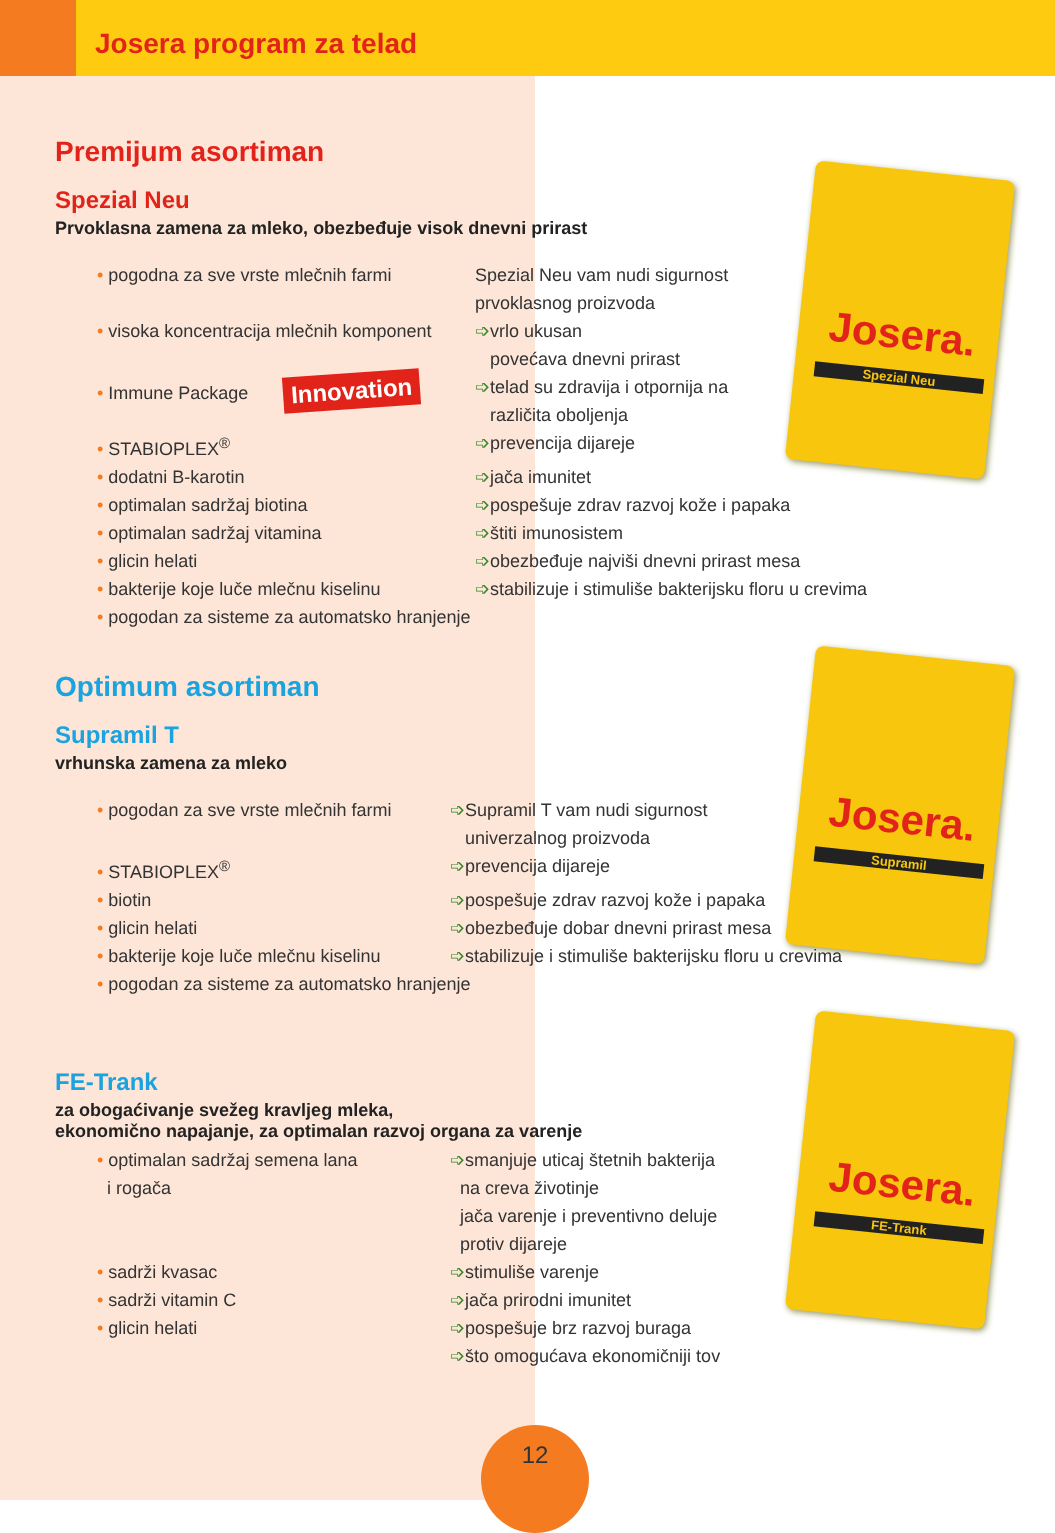Josera program za telad
Josera.
Spezial Neu
Josera.
Supramil
Josera.
FE-Trank
Premijum asortiman
Spezial Neu
Prvoklasna zamena za mleko, obezbeđuje visok dnevni prirast
• pogodna za sve vrste mlečnih farmi Spezial Neu vam nudi sigurnost
prvoklasnog proizvoda
• visoka koncentracija mlečnih komponent
➩vrlo ukusan
povećava dnevni prirast
• Immune Package Innovation
➩telad su zdravija i otpornija na
različita oboljenja
• STABIOPLEX<sup>®</sup> ➩prevencija dijareje
• dodatni B-karotin ➩jača imunitet
• optimalan sadržaj biotina ➩pospešuje zdrav razvoj kože i papaka
• optimalan sadržaj vitamina ➩štiti imunosistem
• glicin helati ➩obezbeđuje najviši dnevni prirast mesa
• bakterije koje luče mlečnu kiselinu ➩stabilizuje i stimuliše bakterijsku floru u crevima
• pogodan za sisteme za automatsko hranjenje
Optimum asortiman
Supramil T
vrhunska zamena za mleko
• pogodan za sve vrste mlečnih farmi ➩Supramil T vam nudi sigurnost
univerzalnog proizvoda
• STABIOPLEX<sup>®</sup> ➩prevencija dijareje
• biotin ➩pospešuje zdrav razvoj kože i papaka
• glicin helati ➩obezbeđuje dobar dnevni prirast mesa
• bakterije koje luče mlečnu kiselinu
➩stabilizuje i stimuliše bakterijsku floru u crevima
• pogodan za sisteme za automatsko hranjenje
FE-Trank
za obogaćivanje svežeg kravljeg mleka,
ekonomično napajanje, za optimalan razvoj organa za varenje
• optimalan sadržaj semena lana
i rogača
➩smanjuje uticaj štetnih bakterija
na creva životinje
jača varenje i preventivno deluje
protiv dijareje
• sadrži kvasac ➩stimuliše varenje
• sadrži vitamin C ➩jača prirodni imunitet
• glicin helati ➩pospešuje brz razvoj buraga
➩što omogućava ekonomičniji tov
12